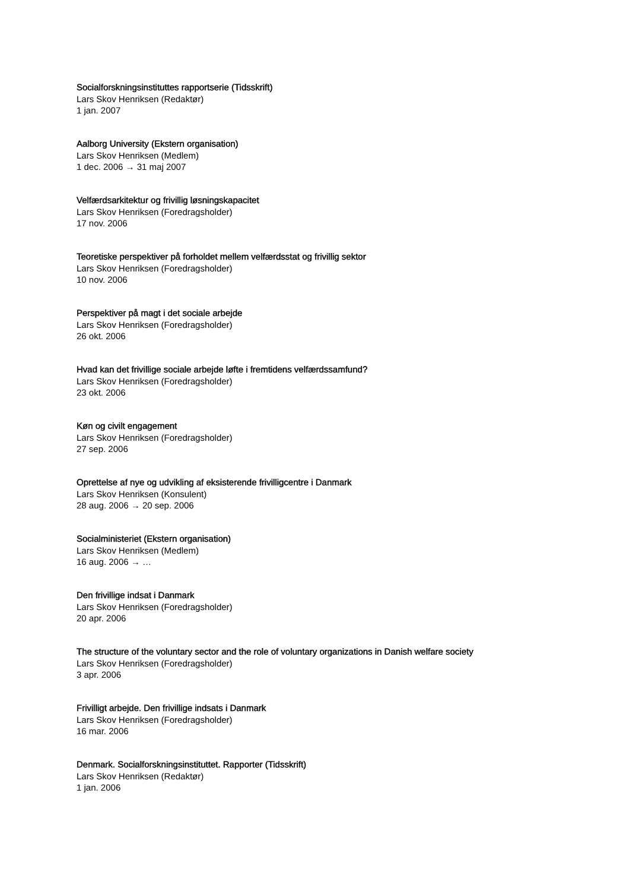Socialforskningsinstituttes rapportserie (Tidsskrift)
Lars Skov Henriksen (Redaktør)
1 jan. 2007
Aalborg University (Ekstern organisation)
Lars Skov Henriksen (Medlem)
1 dec. 2006 → 31 maj 2007
Velfærdsarkitektur og frivillig løsningskapacitet
Lars Skov Henriksen (Foredragsholder)
17 nov. 2006
Teoretiske perspektiver på forholdet mellem velfærdsstat og frivillig sektor
Lars Skov Henriksen (Foredragsholder)
10 nov. 2006
Perspektiver på magt i det sociale arbejde
Lars Skov Henriksen (Foredragsholder)
26 okt. 2006
Hvad kan det frivillige sociale arbejde løfte i fremtidens velfærdssamfund?
Lars Skov Henriksen (Foredragsholder)
23 okt. 2006
Køn og civilt engagement
Lars Skov Henriksen (Foredragsholder)
27 sep. 2006
Oprettelse af nye og udvikling af eksisterende frivilligcentre i Danmark
Lars Skov Henriksen (Konsulent)
28 aug. 2006 → 20 sep. 2006
Socialministeriet (Ekstern organisation)
Lars Skov Henriksen (Medlem)
16 aug. 2006 → …
Den frivillige indsat i Danmark
Lars Skov Henriksen (Foredragsholder)
20 apr. 2006
The structure of the voluntary sector and the role of voluntary organizations in Danish welfare society
Lars Skov Henriksen (Foredragsholder)
3 apr. 2006
Frivilligt arbejde. Den frivillige indsats i Danmark
Lars Skov Henriksen (Foredragsholder)
16 mar. 2006
Denmark. Socialforskningsinstituttet. Rapporter (Tidsskrift)
Lars Skov Henriksen (Redaktør)
1 jan. 2006